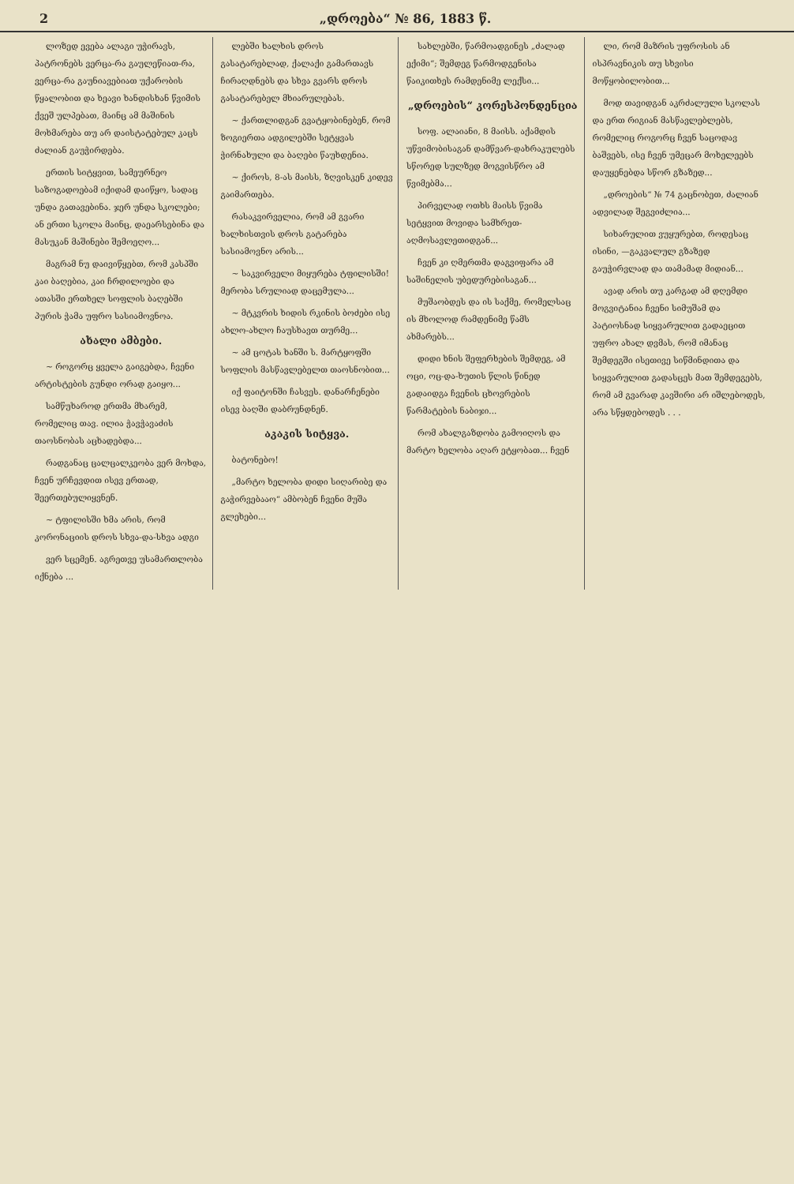2 „დროება“ № 86, 1883 წ.
ლოზედ ევება ალაგი უჭირავს, პატრონებს ვერცა-რა გაულეწიათ-რა, ვერცა-რა გაუნიავებიათ უქარობის წყალობით და ხეავი ხანდისხან წვიმის ქვეშ ულპებათ, მაინც ამ მაშინის მოხმარება თუ არ დაისტატებულ კაცს ძალიან გაუჭირდება.
ერთის სიტყვით, სამეურნეო საზოგადოებამ იქიდამ დაიწყო, სადაც უნდა გათავებინა. ჯერ უნდა სკოლები; ან ერთი სკოლა მაინც, დაეარსებინა და მასუკან მაშინები შემოეღო...
მაგრამ ნუ დაივიწყებთ, რომ კასპში კაი ბაღებია, კაი ჩრდილოები და ათასში ერთხელ სოფლის ბაღებში პურის ჭამა უფრო სასიამოვნოა.
ახალი ამბები.
~ როგორც ყველა გაიგებდა, ჩვენი არტისტების გუნდი ორად გაიყო...
სამწუხაროდ ერთმა მხარემ, რომელიც თავ. ილია ჭავჭავაძის თაოსნობას აცხადებდა...
რადგანაც ცალცალკეობა ვერ მოხდა, ჩვენ ურჩევდით ისევ ერთად, შეერთებულიყვნენ.
~ ტფილისში ხმა არის, რომ კორონაციის დროს სხვა-და-სხვა ადგი
ვერ სცემენ. აგრეთვე უსამართლობა იქნება ...
ლებში ხალხის დროს გასატარებლად, ქალაქი გამართავს ჩირაღდნებს და სხვა გვარს დროს გასატარებელ მხიარულებას.
~ ქართლიდგან გვატყობინებენ, რომ ზოგიერთა ადგილებში სეტყვას ჭირნახული და ბაღები წაუხდენია.
~ ქიროს, 8-ას მაისს, ზღვისკენ კიდევ გაიმართება.
რასაკვირველია, რომ ამ გვარი ხალხისთვის დროს გატარება სასიამოვნო არის...
~ საკვირველი მიყურება ტფილისში! მერობა სრულიად დაცემულა...
~ მტკვრის ხიდის რკინის ბოძები ისე ახლო-ახლო ჩაუსხავთ თურმე...
~ ამ ცოტას ხანში ს. მარტყოფში სოფლის მასწავლებელთ თაოსნობით...
იქ ფაიტონში ჩასვეს. დანარჩენები ისევ ბაღში დაბრუნდნენ.
აკაკის სიტყვა.
ბატონებო!
„მარტო ხელობა დიდი სიღარიბე და გაჭირვებააო“ ამბობენ ჩვენი მუშა გლეხები...
სახლებში, წარმოადგინეს „ძალად ექიმი“; შემდეგ წარმოდგენისა წაიკითხეს რამდენიმე ლექსი...
„დროების“ კორესპონდენცია
სოფ. ალაიანი, 8 მაისს. აქამდის უწვიმობისაგან დამწვარ-დახრაკულებს სწორედ სულზედ მოგვისწრო ამ წვიმებმა...
პირველად ოთხს მაისს წვიმა სეტყვით მოვიდა სამხრეთ-აღმოსავლეთიდგან...
ჩვენ კი ღმერთმა დაგვიფარა ამ საშინელის უბედურებისაგან...
მუშაობდეს და ის საქმე, რომელსაც ის მხოლოდ რამდენიმე წამს ახმარებს...
დიდი ხნის შეფერხების შემდეგ, ამ ოცი, ოც-და-ხუთის წლის წინედ გადაიდგა ჩვენის ცხოვრების წარმატების ნაბიჯი...
რომ ახალგაზდობა გამოიღოს და მარტო ხელობა აღარ ეტყობათ... ჩვენ
ლი, რომ მაზრის უფროსის ან ისპრავნიკის თუ სხვისი მოწყობილობით...
მოდ თავიდგან აკრძალული სკოლას და ერთ რიგიან მასწავლებლებს, რომელიც როგორც ჩვენ საცოდავ ბაშვებს, ისე ჩვენ უმეცარ მოხელეებს დაუყენებდა სწორ გზაზედ...
„დროების“ № 74 გაცნობეთ, ძალიან ადვილად შეგვიძლია...
სიხარულით ვუყურებთ, როდესაც ისინი, —გაკვალულ გზაზედ გაუჭირვლად და თამამად მიდიან...
ავად არის თუ კარგად ამ დღემდი მოგვიტანია ჩვენი სიმუშამ და პატიოსნად სიყვარულით გადაეცით უფრო ახალ დვმას, რომ იმანაც შემდეგში ისეთივე სიწმინდითა და სიყვარულით გადასცეს მათ შემდეგებს, რომ ამ გვარად კავშირი არ იშლებოდეს, არა სწყდებოდეს . . .